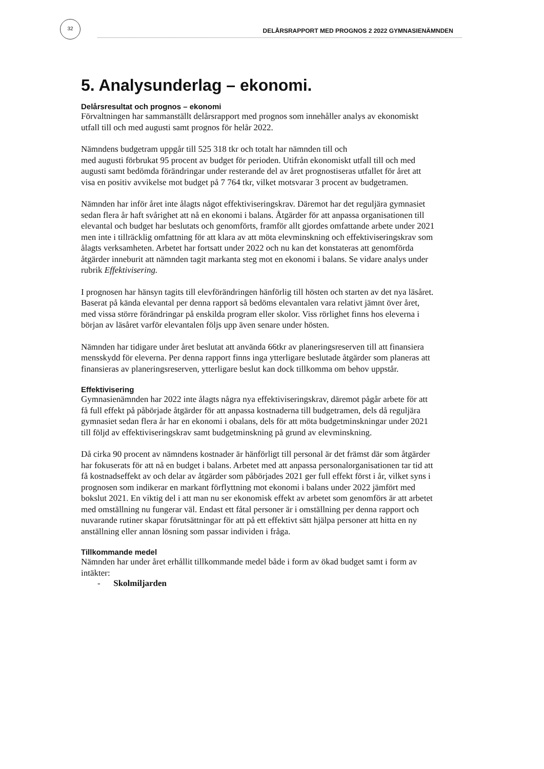32
DELÅRSRAPPORT MED PROGNOS 2 2022 GYMNASIENÄMNDEN
5. Analysunderlag – ekonomi.
Delårsresultat och prognos – ekonomi
Förvaltningen har sammanställt delårsrapport med prognos som innehåller analys av ekonomiskt utfall till och med augusti samt prognos för helår 2022.
Nämndens budgetram uppgår till 525 318 tkr och totalt har nämnden till och
med augusti förbrukat 95 procent av budget för perioden. Utifrån ekonomiskt utfall till och med augusti samt bedömda förändringar under resterande del av året prognostiseras utfallet för året att visa en positiv avvikelse mot budget på 7 764 tkr, vilket motsvarar 3 procent av budgetramen.
Nämnden har inför året inte ålagts något effektiviseringskrav. Däremot har det reguljära gymnasiet sedan flera år haft svårighet att nå en ekonomi i balans. Åtgärder för att anpassa organisationen till elevantal och budget har beslutats och genomförts, framför allt gjordes omfattande arbete under 2021 men inte i tillräcklig omfattning för att klara av att möta elevminskning och effektiviseringskrav som ålagts verksamheten. Arbetet har fortsatt under 2022 och nu kan det konstateras att genomförda åtgärder inneburit att nämnden tagit markanta steg mot en ekonomi i balans. Se vidare analys under rubrik Effektivisering.
I prognosen har hänsyn tagits till elevförändringen hänförlig till hösten och starten av det nya läsåret. Baserat på kända elevantal per denna rapport så bedöms elevantalen vara relativt jämnt över året, med vissa större förändringar på enskilda program eller skolor. Viss rörlighet finns hos eleverna i början av läsåret varför elevantalen följs upp även senare under hösten.
Nämnden har tidigare under året beslutat att använda 66tkr av planeringsreserven till att finansiera mensskydd för eleverna. Per denna rapport finns inga ytterligare beslutade åtgärder som planeras att finansieras av planeringsreserven, ytterligare beslut kan dock tillkomma om behov uppstår.
Effektivisering
Gymnasienämnden har 2022 inte ålagts några nya effektiviseringskrav, däremot pågår arbete för att få full effekt på påbörjade åtgärder för att anpassa kostnaderna till budgetramen, dels då reguljära gymnasiet sedan flera år har en ekonomi i obalans, dels för att möta budgetminskningar under 2021 till följd av effektiviseringskrav samt budgetminskning på grund av elevminskning.
Då cirka 90 procent av nämndens kostnader är hänförligt till personal är det främst där som åtgärder har fokuserats för att nå en budget i balans. Arbetet med att anpassa personalorganisationen tar tid att få kostnadseffekt av och delar av åtgärder som påbörjades 2021 ger full effekt först i år, vilket syns i prognosen som indikerar en markant förflyttning mot ekonomi i balans under 2022 jämfört med bokslut 2021. En viktig del i att man nu ser ekonomisk effekt av arbetet som genomförs är att arbetet med omställning nu fungerar väl. Endast ett fåtal personer är i omställning per denna rapport och nuvarande rutiner skapar förutsättningar för att på ett effektivt sätt hjälpa personer att hitta en ny anställning eller annan lösning som passar individen i fråga.
Tillkommande medel
Nämnden har under året erhållit tillkommande medel både i form av ökad budget samt i form av intäkter:
- Skolmiljarden